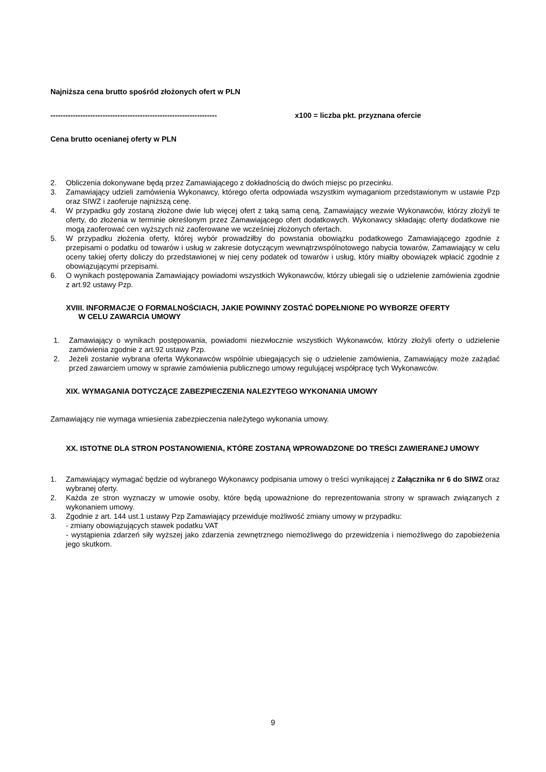Najniższa cena brutto spośród złożonych ofert w PLN
------------------------------------------------------------------- x100 = liczba pkt. przyznana ofercie
Cena brutto ocenianej oferty w PLN
2. Obliczenia dokonywane będą przez Zamawiającego z dokładnością do dwóch miejsc po przecinku.
3. Zamawiający udzieli zamówienia Wykonawcy, którego oferta odpowiada wszystkim wymaganiom przedstawionym w ustawie Pzp oraz SIWZ i zaoferuje najniższą cenę.
4. W przypadku gdy zostaną złożone dwie lub więcej ofert z taką samą ceną, Zamawiający wezwie Wykonawców, którzy złożyli te oferty, do złożenia w terminie określonym przez Zamawiającego ofert dodatkowych. Wykonawcy składając oferty dodatkowe nie mogą zaoferować cen wyższych niż zaoferowane we wcześniej złożonych ofertach.
5. W przypadku złożenia oferty, której wybór prowadziłby do powstania obowiązku podatkowego Zamawiającego zgodnie z przepisami o podatku od towarów i usług w zakresie dotyczącym wewnątrzwspólnotowego nabycia towarów, Zamawiający w celu oceny takiej oferty doliczy do przedstawionej w niej ceny podatek od towarów i usług, który miałby obowiązek wpłacić zgodnie z obowiązującymi przepisami.
6. O wynikach postępowania Zamawiający powiadomi wszystkich Wykonawców, którzy ubiegali się o udzielenie zamówienia zgodnie z art.92 ustawy Pzp.
XVIII. INFORMACJE O FORMALNOŚCIACH, JAKIE POWINNY ZOSTAĆ DOPEŁNIONE PO WYBORZE OFERTY
W CELU ZAWARCIA UMOWY
1. Zamawiający o wynikach postępowania, powiadomi niezwłocznie wszystkich Wykonawców, którzy złożyli oferty o udzielenie zamówienia zgodnie z art.92 ustawy Pzp.
2. Jeżeli zostanie wybrana oferta Wykonawców wspólnie ubiegających się o udzielenie zamówienia, Zamawiający może zażądać przed zawarciem umowy w sprawie zamówienia publicznego umowy regulującej współpracę tych Wykonawców.
XIX. WYMAGANIA DOTYCZĄCE ZABEZPIECZENIA NALEZYTEGO WYKONANIA UMOWY
Zamawiający nie wymaga wniesienia zabezpieczenia należytego wykonania umowy.
XX. ISTOTNE DLA STRON POSTANOWIENIA, KTÓRE ZOSTANĄ WPROWADZONE DO TREŚCI ZAWIERANEJ UMOWY
1. Zamawiający wymagać będzie od wybranego Wykonawcy podpisania umowy o treści wynikającej z Załącznika nr 6 do SIWZ oraz wybranej oferty.
2. Każda ze stron wyznaczy w umowie osoby, które będą upoważnione do reprezentowania strony w sprawach związanych z wykonaniem umowy.
3. Zgodnie z art. 144 ust.1 ustawy Pzp Zamawiający przewiduje możliwość zmiany umowy w przypadku:
- zmiany obowiązujących stawek podatku VAT
- wystąpienia zdarzeń siły wyższej jako zdarzenia zewnętrznego niemożliwego do przewidzenia i niemożliwego do zapobieżenia jego skutkom.
9